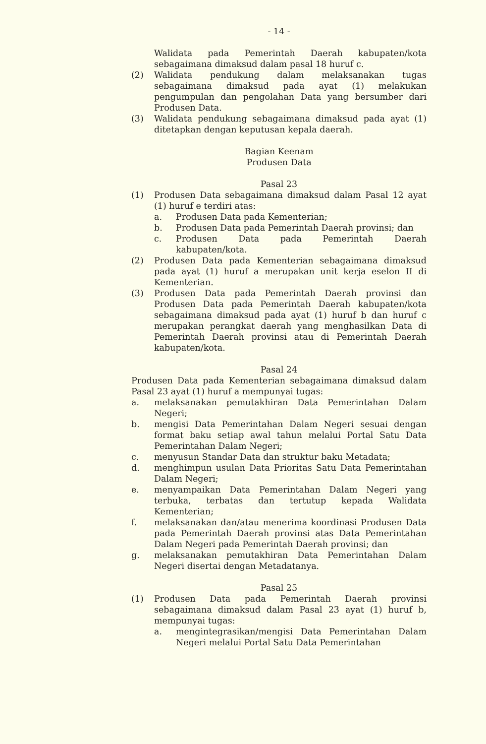- 14 -
Walidata pada Pemerintah Daerah kabupaten/kota sebagaimana dimaksud dalam pasal 18 huruf c.
(2) Walidata pendukung dalam melaksanakan tugas sebagaimana dimaksud pada ayat (1) melakukan pengumpulan dan pengolahan Data yang bersumber dari Produsen Data.
(3) Walidata pendukung sebagaimana dimaksud pada ayat (1) ditetapkan dengan keputusan kepala daerah.
Bagian Keenam
Produsen Data
Pasal 23
(1) Produsen Data sebagaimana dimaksud dalam Pasal 12 ayat (1) huruf e terdiri atas:
a. Produsen Data pada Kementerian;
b. Produsen Data pada Pemerintah Daerah provinsi; dan
c. Produsen Data pada Pemerintah Daerah kabupaten/kota.
(2) Produsen Data pada Kementerian sebagaimana dimaksud pada ayat (1) huruf a merupakan unit kerja eselon II di Kementerian.
(3) Produsen Data pada Pemerintah Daerah provinsi dan Produsen Data pada Pemerintah Daerah kabupaten/kota sebagaimana dimaksud pada ayat (1) huruf b dan huruf c merupakan perangkat daerah yang menghasilkan Data di Pemerintah Daerah provinsi atau di Pemerintah Daerah kabupaten/kota.
Pasal 24
Produsen Data pada Kementerian sebagaimana dimaksud dalam Pasal 23 ayat (1) huruf a mempunyai tugas:
a. melaksanakan pemutakhiran Data Pemerintahan Dalam Negeri;
b. mengisi Data Pemerintahan Dalam Negeri sesuai dengan format baku setiap awal tahun melalui Portal Satu Data Pemerintahan Dalam Negeri;
c. menyusun Standar Data dan struktur baku Metadata;
d. menghimpun usulan Data Prioritas Satu Data Pemerintahan Dalam Negeri;
e. menyampaikan Data Pemerintahan Dalam Negeri yang terbuka, terbatas dan tertutup kepada Walidata Kementerian;
f. melaksanakan dan/atau menerima koordinasi Produsen Data pada Pemerintah Daerah provinsi atas Data Pemerintahan Dalam Negeri pada Pemerintah Daerah provinsi; dan
g. melaksanakan pemutakhiran Data Pemerintahan Dalam Negeri disertai dengan Metadatanya.
Pasal 25
(1) Produsen Data pada Pemerintah Daerah provinsi sebagaimana dimaksud dalam Pasal 23 ayat (1) huruf b, mempunyai tugas:
a. mengintegrasikan/mengisi Data Pemerintahan Dalam Negeri melalui Portal Satu Data Pemerintahan